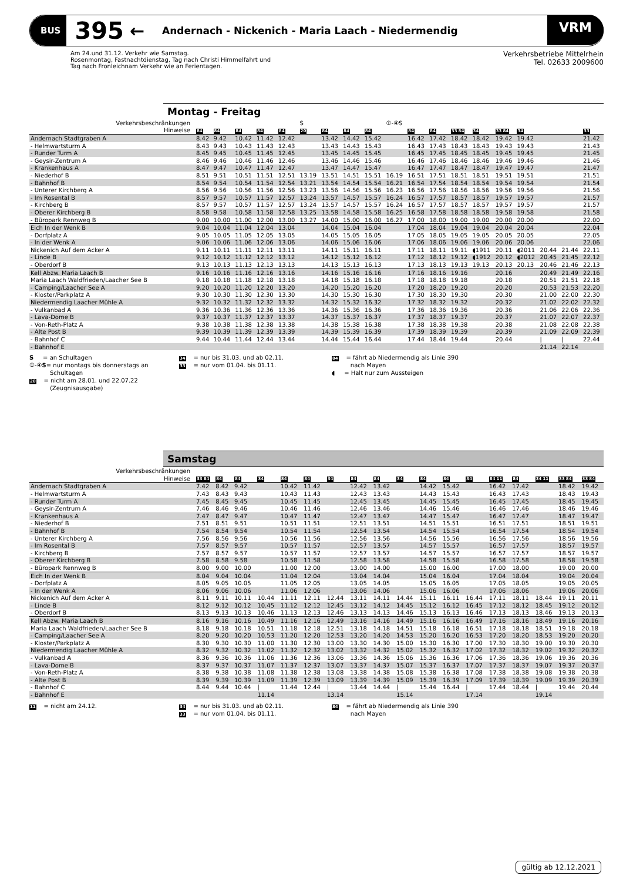BUS 395 ← Andernach - Nickenich - Maria Laach - Niedermendig VRM
Am 24.und 31.12. Verkehr wie Samstag.
Rosenmontag, Fastnachtdienstag, Tag nach Christi Himmelfahrt und
Tag nach Fronleichnam Verkehr wie an Ferientagen.
Verkehrsbetriebe Mittelrhein
Tel. 02633 2009600
Montag - Freitag
| Verkehrsbeschränkungen | | | | | | S | | | | ①-④S | | | | | | | | | |
| --- | --- | --- | --- | --- | --- | --- | --- | --- | --- | --- | --- | --- | --- | --- | --- | --- | --- | --- | --- |
| Hinweise | 84 | 84 | 84 | 84 | 84 | 20 | 84 | 84 | 84 | | 84 | 84 | 33 84 | 34 | 33 84 | 34 | | | 33 |
| Andernach Stadtgraben A | 8.42 | 9.42 | 10.42 | 11.42 | 12.42 | | 13.42 | 14.42 | 15.42 | | 16.42 | 17.42 | 18.42 | 18.42 | 19.42 | 19.42 | | | 21.42 |
| - Helmwartsturm A | 8.43 | 9.43 | 10.43 | 11.43 | 12.43 | | 13.43 | 14.43 | 15.43 | | 16.43 | 17.43 | 18.43 | 18.43 | 19.43 | 19.43 | | | 21.43 |
| - Runder Turm A | 8.45 | 9.45 | 10.45 | 11.45 | 12.45 | | 13.45 | 14.45 | 15.45 | | 16.45 | 17.45 | 18.45 | 18.45 | 19.45 | 19.45 | | | 21.45 |
| - Geysir-Zentrum A | 8.46 | 9.46 | 10.46 | 11.46 | 12.46 | | 13.46 | 14.46 | 15.46 | | 16.46 | 17.46 | 18.46 | 18.46 | 19.46 | 19.46 | | | 21.46 |
| - Krankenhaus A | 8.47 | 9.47 | 10.47 | 11.47 | 12.47 | | 13.47 | 14.47 | 15.47 | | 16.47 | 17.47 | 18.47 | 18.47 | 19.47 | 19.47 | | | 21.47 |
| - Niederhof B | 8.51 | 9.51 | 10.51 | 11.51 | 12.51 | 13.19 | 13.51 | 14.51 | 15.51 | 16.19 | 16.51 | 17.51 | 18.51 | 18.51 | 19.51 | 19.51 | | | 21.51 |
| - Bahnhof B | 8.54 | 9.54 | 10.54 | 11.54 | 12.54 | 13.21 | 13.54 | 14.54 | 15.54 | 16.21 | 16.54 | 17.54 | 18.54 | 18.54 | 19.54 | 19.54 | | | 21.54 |
| - Unterer Kirchberg A | 8.56 | 9.56 | 10.56 | 11.56 | 12.56 | 13.23 | 13.56 | 14.56 | 15.56 | 16.23 | 16.56 | 17.56 | 18.56 | 18.56 | 19.56 | 19.56 | | | 21.56 |
| - Im Rosental B | 8.57 | 9.57 | 10.57 | 11.57 | 12.57 | 13.24 | 13.57 | 14.57 | 15.57 | 16.24 | 16.57 | 17.57 | 18.57 | 18.57 | 19.57 | 19.57 | | | 21.57 |
| - Kirchberg B | 8.57 | 9.57 | 10.57 | 11.57 | 12.57 | 13.24 | 13.57 | 14.57 | 15.57 | 16.24 | 16.57 | 17.57 | 18.57 | 18.57 | 19.57 | 19.57 | | | 21.57 |
| - Oberer Kirchberg B | 8.58 | 9.58 | 10.58 | 11.58 | 12.58 | 13.25 | 13.58 | 14.58 | 15.58 | 16.25 | 16.58 | 17.58 | 18.58 | 18.58 | 19.58 | 19.58 | | | 21.58 |
| - Büropark Rennweg B | 9.00 | 10.00 | 11.00 | 12.00 | 13.00 | 13.27 | 14.00 | 15.00 | 16.00 | 16.27 | 17.00 | 18.00 | 19.00 | 19.00 | 20.00 | 20.00 | | | 22.00 |
| Eich In der Wenk B | 9.04 | 10.04 | 11.04 | 12.04 | 13.04 | | 14.04 | 15.04 | 16.04 | | 17.04 | 18.04 | 19.04 | 19.04 | 20.04 | 20.04 | | | 22.04 |
| - Dorfplatz A | 9.05 | 10.05 | 11.05 | 12.05 | 13.05 | | 14.05 | 15.05 | 16.05 | | 17.05 | 18.05 | 19.05 | 19.05 | 20.05 | 20.05 | | | 22.05 |
| - In der Wenk A | 9.06 | 10.06 | 11.06 | 12.06 | 13.06 | | 14.06 | 15.06 | 16.06 | | 17.06 | 18.06 | 19.06 | 19.06 | 20.06 | 20.06 | | | 22.06 |
| Nickenich Auf dem Acker A | 9.11 | 10.11 | 11.11 | 12.11 | 13.11 | | 14.11 | 15.11 | 16.11 | | 17.11 | 18.11 | 19.11 | ◖1911 | 20.11 | ◖2011 | 20.44 | 21.44 | 22.11 |
| - Linde B | 9.12 | 10.12 | 11.12 | 12.12 | 13.12 | | 14.12 | 15.12 | 16.12 | | 17.12 | 18.12 | 19.12 | ◖1912 | 20.12 | ◖2012 | 20.45 | 21.45 | 22.12 |
| - Oberdorf B | 9.13 | 10.13 | 11.13 | 12.13 | 13.13 | | 14.13 | 15.13 | 16.13 | | 17.13 | 18.13 | 19.13 | 19.13 | 20.13 | 20.13 | 20.46 | 21.46 | 22.13 |
| Kell Abzw. Maria Laach B | 9.16 | 10.16 | 11.16 | 12.16 | 13.16 | | 14.16 | 15.16 | 16.16 | | 17.16 | 18.16 | 19.16 | | 20.16 | | 20.49 | 21.49 | 22.16 |
| Maria Laach Waldfrieden/Laacher See B | 9.18 | 10.18 | 11.18 | 12.18 | 13.18 | | 14.18 | 15.18 | 16.18 | | 17.18 | 18.18 | 19.18 | | 20.18 | | 20.51 | 21.51 | 22.18 |
| - Camping/Laacher See A | 9.20 | 10.20 | 11.20 | 12.20 | 13.20 | | 14.20 | 15.20 | 16.20 | | 17.20 | 18.20 | 19.20 | | 20.20 | | 20.53 | 21.53 | 22.20 |
| - Kloster/Parkplatz A | 9.30 | 10.30 | 11.30 | 12.30 | 13.30 | | 14.30 | 15.30 | 16.30 | | 17.30 | 18.30 | 19.30 | | 20.30 | | 21.00 | 22.00 | 22.30 |
| Niedermendig Laacher Mühle A | 9.32 | 10.32 | 11.32 | 12.32 | 13.32 | | 14.32 | 15.32 | 16.32 | | 17.32 | 18.32 | 19.32 | | 20.32 | | 21.02 | 22.02 | 22.32 |
| - Vulkanbad A | 9.36 | 10.36 | 11.36 | 12.36 | 13.36 | | 14.36 | 15.36 | 16.36 | | 17.36 | 18.36 | 19.36 | | 20.36 | | 21.06 | 22.06 | 22.36 |
| - Lava-Dome B | 9.37 | 10.37 | 11.37 | 12.37 | 13.37 | | 14.37 | 15.37 | 16.37 | | 17.37 | 18.37 | 19.37 | | 20.37 | | 21.07 | 22.07 | 22.37 |
| - Von-Reth-Platz A | 9.38 | 10.38 | 11.38 | 12.38 | 13.38 | | 14.38 | 15.38 | 16.38 | | 17.38 | 18.38 | 19.38 | | 20.38 | | 21.08 | 22.08 | 22.38 |
| - Alte Post B | 9.39 | 10.39 | 11.39 | 12.39 | 13.39 | | 14.39 | 15.39 | 16.39 | | 17.39 | 18.39 | 19.39 | | 20.39 | | 21.09 | 22.09 | 22.39 |
| - Bahnhof C | 9.44 | 10.44 | 11.44 | 12.44 | 13.44 | | 14.44 | 15.44 | 16.44 | | 17.44 | 18.44 | 19.44 | | 20.44 | | / | / | 22.44 |
| - Bahnhof E | | | | | | | | | | | | | | | | | 21.14 | 22.14 | |
S = an Schultagen
①-④S= nur montags bis donnerstags an
Schultagen
20 = nicht am 28.01. und 22.07.22
(Zeugnisausgabe)
34 = nur bis 31.03. und ab 02.11.
33 = nur vom 01.04. bis 01.11.
84 = fährt ab Niedermendig als Linie 390
nach Mayen
◖ = Halt nur zum Aussteigen
Samstag
| Verkehrsbeschränkungen | | | | | | | | | | | | | | | | | | |
| --- | --- | --- | --- | --- | --- | --- | --- | --- | --- | --- | --- | --- | --- | --- | --- | --- | --- | --- |
| Hinweise | 33 84 | 84 | 84 | 34 | 84 | 84 | 34 | 84 | 84 | 34 | 84 | 84 | 34 | 84 11 | 84 | 34 11 | 33 84 | 33 84 |
| Andernach Stadtgraben A | 7.42 | 8.42 | 9.42 | | 10.42 | 11.42 | | 12.42 | 13.42 | | 14.42 | 15.42 | | 16.42 | 17.42 | | 18.42 | 19.42 |
| - Helmwartsturm A | 7.43 | 8.43 | 9.43 | | 10.43 | 11.43 | | 12.43 | 13.43 | | 14.43 | 15.43 | | 16.43 | 17.43 | | 18.43 | 19.43 |
| - Runder Turm A | 7.45 | 8.45 | 9.45 | | 10.45 | 11.45 | | 12.45 | 13.45 | | 14.45 | 15.45 | | 16.45 | 17.45 | | 18.45 | 19.45 |
| - Geysir-Zentrum A | 7.46 | 8.46 | 9.46 | | 10.46 | 11.46 | | 12.46 | 13.46 | | 14.46 | 15.46 | | 16.46 | 17.46 | | 18.46 | 19.46 |
| - Krankenhaus A | 7.47 | 8.47 | 9.47 | | 10.47 | 11.47 | | 12.47 | 13.47 | | 14.47 | 15.47 | | 16.47 | 17.47 | | 18.47 | 19.47 |
| - Niederhof B | 7.51 | 8.51 | 9.51 | | 10.51 | 11.51 | | 12.51 | 13.51 | | 14.51 | 15.51 | | 16.51 | 17.51 | | 18.51 | 19.51 |
| - Bahnhof B | 7.54 | 8.54 | 9.54 | | 10.54 | 11.54 | | 12.54 | 13.54 | | 14.54 | 15.54 | | 16.54 | 17.54 | | 18.54 | 19.54 |
| - Unterer Kirchberg A | 7.56 | 8.56 | 9.56 | | 10.56 | 11.56 | | 12.56 | 13.56 | | 14.56 | 15.56 | | 16.56 | 17.56 | | 18.56 | 19.56 |
| - Im Rosental B | 7.57 | 8.57 | 9.57 | | 10.57 | 11.57 | | 12.57 | 13.57 | | 14.57 | 15.57 | | 16.57 | 17.57 | | 18.57 | 19.57 |
| - Kirchberg B | 7.57 | 8.57 | 9.57 | | 10.57 | 11.57 | | 12.57 | 13.57 | | 14.57 | 15.57 | | 16.57 | 17.57 | | 18.57 | 19.57 |
| - Oberer Kirchberg B | 7.58 | 8.58 | 9.58 | | 10.58 | 11.58 | | 12.58 | 13.58 | | 14.58 | 15.58 | | 16.58 | 17.58 | | 18.58 | 19.58 |
| - Büropark Rennweg B | 8.00 | 9.00 | 10.00 | | 11.00 | 12.00 | | 13.00 | 14.00 | | 15.00 | 16.00 | | 17.00 | 18.00 | | 19.00 | 20.00 |
| Eich In der Wenk B | 8.04 | 9.04 | 10.04 | | 11.04 | 12.04 | | 13.04 | 14.04 | | 15.04 | 16.04 | | 17.04 | 18.04 | | 19.04 | 20.04 |
| - Dorfplatz A | 8.05 | 9.05 | 10.05 | | 11.05 | 12.05 | | 13.05 | 14.05 | | 15.05 | 16.05 | | 17.05 | 18.05 | | 19.05 | 20.05 |
| - In der Wenk A | 8.06 | 9.06 | 10.06 | | 11.06 | 12.06 | | 13.06 | 14.06 | | 15.06 | 16.06 | | 17.06 | 18.06 | | 19.06 | 20.06 |
| Nickenich Auf dem Acker A | 8.11 | 9.11 | 10.11 | 10.44 | 11.11 | 12.11 | 12.44 | 13.11 | 14.11 | 14.44 | 15.11 | 16.11 | 16.44 | 17.11 | 18.11 | 18.44 | 19.11 | 20.11 |
| - Linde B | 8.12 | 9.12 | 10.12 | 10.45 | 11.12 | 12.12 | 12.45 | 13.12 | 14.12 | 14.45 | 15.12 | 16.12 | 16.45 | 17.12 | 18.12 | 18.45 | 19.12 | 20.12 |
| - Oberdorf B | 8.13 | 9.13 | 10.13 | 10.46 | 11.13 | 12.13 | 12.46 | 13.13 | 14.13 | 14.46 | 15.13 | 16.13 | 16.46 | 17.13 | 18.13 | 18.46 | 19.13 | 20.13 |
| Kell Abzw. Maria Laach B | 8.16 | 9.16 | 10.16 | 10.49 | 11.16 | 12.16 | 12.49 | 13.16 | 14.16 | 14.49 | 15.16 | 16.16 | 16.49 | 17.16 | 18.16 | 18.49 | 19.16 | 20.16 |
| Maria Laach Waldfrieden/Laacher See B | 8.18 | 9.18 | 10.18 | 10.51 | 11.18 | 12.18 | 12.51 | 13.18 | 14.18 | 14.51 | 15.18 | 16.18 | 16.51 | 17.18 | 18.18 | 18.51 | 19.18 | 20.18 |
| - Camping/Laacher See A | 8.20 | 9.20 | 10.20 | 10.53 | 11.20 | 12.20 | 12.53 | 13.20 | 14.20 | 14.53 | 15.20 | 16.20 | 16.53 | 17.20 | 18.20 | 18.53 | 19.20 | 20.20 |
| - Kloster/Parkplatz A | 8.30 | 9.30 | 10.30 | 11.00 | 11.30 | 12.30 | 13.00 | 13.30 | 14.30 | 15.00 | 15.30 | 16.30 | 17.00 | 17.30 | 18.30 | 19.00 | 19.30 | 20.30 |
| Niedermendig Laacher Mühle A | 8.32 | 9.32 | 10.32 | 11.02 | 11.32 | 12.32 | 13.02 | 13.32 | 14.32 | 15.02 | 15.32 | 16.32 | 17.02 | 17.32 | 18.32 | 19.02 | 19.32 | 20.32 |
| - Vulkanbad A | 8.36 | 9.36 | 10.36 | 11.06 | 11.36 | 12.36 | 13.06 | 13.36 | 14.36 | 15.06 | 15.36 | 16.36 | 17.06 | 17.36 | 18.36 | 19.06 | 19.36 | 20.36 |
| - Lava-Dome B | 8.37 | 9.37 | 10.37 | 11.07 | 11.37 | 12.37 | 13.07 | 13.37 | 14.37 | 15.07 | 15.37 | 16.37 | 17.07 | 17.37 | 18.37 | 19.07 | 19.37 | 20.37 |
| - Von-Reth-Platz A | 8.38 | 9.38 | 10.38 | 11.08 | 11.38 | 12.38 | 13.08 | 13.38 | 14.38 | 15.08 | 15.38 | 16.38 | 17.08 | 17.38 | 18.38 | 19.08 | 19.38 | 20.38 |
| - Alte Post B | 8.39 | 9.39 | 10.39 | 11.09 | 11.39 | 12.39 | 13.09 | 13.39 | 14.39 | 15.09 | 15.39 | 16.39 | 17.09 | 17.39 | 18.39 | 19.09 | 19.39 | 20.39 |
| - Bahnhof C | 8.44 | 9.44 | 10.44 | / | 11.44 | 12.44 | / | 13.44 | 14.44 | / | 15.44 | 16.44 | / | 17.44 | 18.44 | / | 19.44 | 20.44 |
| - Bahnhof E | | | | 11.14 | | | 13.14 | | | 15.14 | | | 17.14 | | | 19.14 | | |
11 = nicht am 24.12.
34 = nur bis 31.03. und ab 02.11.
33 = nur vom 01.04. bis 01.11.
84 = fährt ab Niedermendig als Linie 390
nach Mayen
gültig ab 12.12.2021